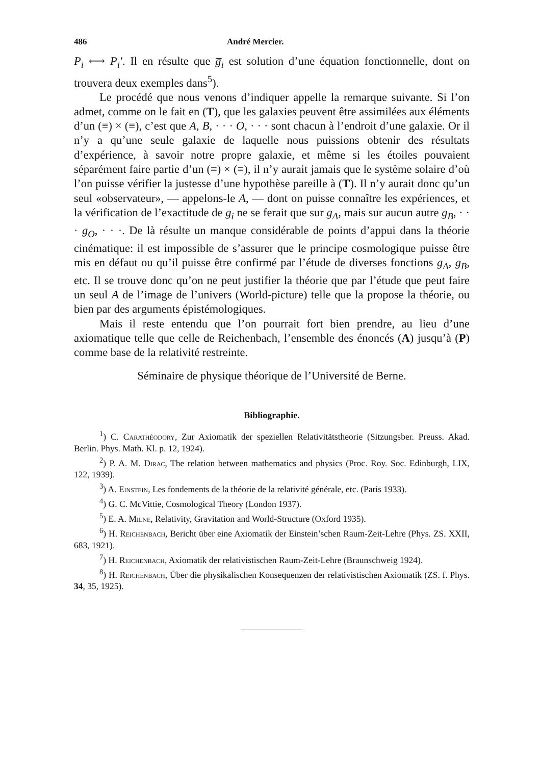486 André Mercier.
P<sub>i</sub> ⟷ P<sub>i</sub>′. Il en résulte que g̅<sub>i</sub> est solution d’une équation fonctionnelle, dont on trouvera deux exemples dans<sup>5</sup>).
Le procédé que nous venons d’indiquer appelle la remarque suivante. Si l’on admet, comme on le fait en (T), que les galaxies peuvent être assimilées aux éléments d’un (≡) × (≡), c’est que A, B, · · · O, · · · sont chacun à l’endroit d’une galaxie. Or il n’y a qu’une seule galaxie de laquelle nous puissions obtenir des résultats d’expérience, à savoir notre propre galaxie, et même si les étoiles pouvaient séparément faire partie d’un (≡) × (≡), il n’y aurait jamais que le système solaire d’où l’on puisse vérifier la justesse d’une hypothèse pareille à (T). Il n’y aurait donc qu’un seul «observateur», — appelons-le A, — dont on puisse connaître les expériences, et la vérification de l’exactitude de g<sub>i</sub> ne se ferait que sur g<sub>A</sub>, mais sur aucun autre g<sub>B</sub>, · · · g<sub>O</sub>, · · ·. De là résulte un manque considérable de points d’appui dans la théorie cinématique: il est impossible de s’assurer que le principe cosmologique puisse être mis en défaut ou qu’il puisse être confirmé par l’étude de diverses fonctions g<sub>A</sub>, g<sub>B</sub>, etc. Il se trouve donc qu’on ne peut justifier la théorie que par l’étude que peut faire un seul A de l’image de l’univers (World-picture) telle que la propose la théorie, ou bien par des arguments épistémologiques.
Mais il reste entendu que l’on pourrait fort bien prendre, au lieu d’une axiomatique telle que celle de Reichenbach, l’ensemble des énoncés (A) jusqu’à (P) comme base de la relativité restreinte.
Séminaire de physique théorique de l’Université de Berne.
Bibliographie.
<sup>1</sup>) C. Carathéodory, Zur Axiomatik der speziellen Relativitätstheorie (Sitzungsber. Preuss. Akad. Berlin. Phys. Math. Kl. p. 12, 1924).
<sup>2</sup>) P. A. M. Dirac, The relation between mathematics and physics (Proc. Roy. Soc. Edinburgh, LIX, 122, 1939).
<sup>3</sup>) A. Einstein, Les fondements de la théorie de la relativité générale, etc. (Paris 1933).
<sup>4</sup>) G. C. McVittie, Cosmological Theory (London 1937).
<sup>5</sup>) E. A. Milne, Relativity, Gravitation and World-Structure (Oxford 1935).
<sup>6</sup>) H. Reichenbach, Bericht über eine Axiomatik der Einstein’schen Raum-Zeit-Lehre (Phys. ZS. XXII, 683, 1921).
<sup>7</sup>) H. Reichenbach, Axiomatik der relativistischen Raum-Zeit-Lehre (Braunschweig 1924).
<sup>8</sup>) H. Reichenbach, Über die physikalischen Konsequenzen der relativistischen Axiomatik (ZS. f. Phys. 34, 35, 1925).